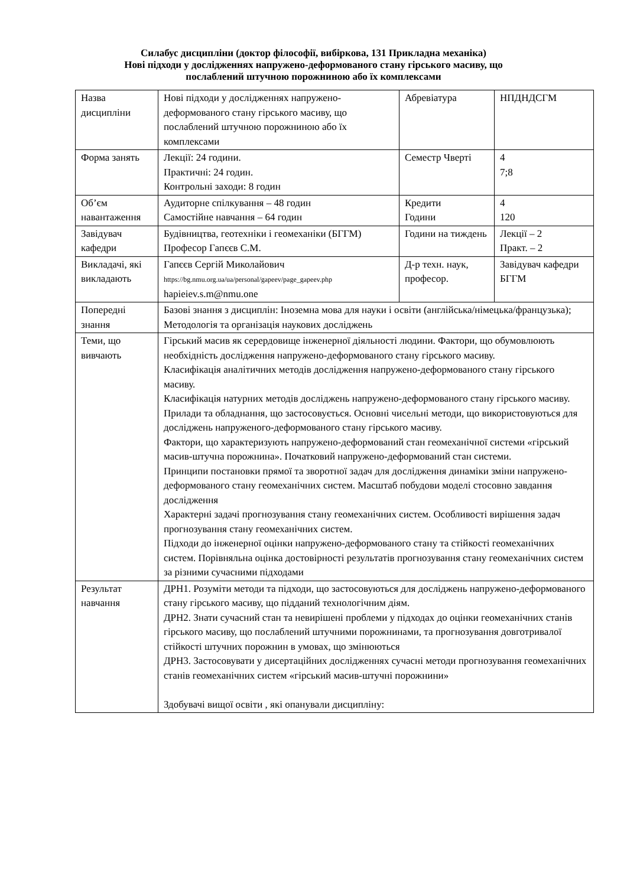Силабус дисципліни (доктор філософії, вибіркова, 131 Прикладна механіка)
Нові підходи у дослідженнях напружено-деформованого стану гірського масиву, що
послаблений штучною порожниною або їх комплексами
| Назва дисципліни | Нові підходи у дослідженнях напружено-деформованого стану гірського масиву, що послаблений штучною порожниною або їх комплексами | Абревіатура | НПДНДСГМ |
| Форма занять | Лекції: 24 години. Практичні: 24 годин. Контрольні заходи: 8 годин | Семестр Чверті | 4 7;8 |
| Об’єм навантаження | Аудиторне спілкування – 48 годин Самостійне навчання – 64 годин | Кредити Години | 4 120 |
| Завідувач кафедри | Будівництва, геотехніки і геомеханіки (БГГМ) Професор Гапєєв С.М. | Години на тиждень | Лекції – 2 Практ. – 2 |
| Викладачі, які викладають | Гапєєв Сергій Миколайович https://bg.nmu.org.ua/ua/personal/gapeev/page_gapeev.php hapieiev.s.m@nmu.one | Д-р техн. наук, професор. | Завідувач кафедри БГГМ |
| Попередні знання | Базові знання з дисциплін: Іноземна мова для науки і освіти (англійська/німецька/французька); Методологія та організація наукових досліджень | | |
| Теми, що вивчають | Гірський масив як серердовище інженерної діяльності людини. Фактори, що обумовлюють необхідність дослідження напружено-деформованого стану гірського масиву. Класифікація аналітичних методів дослідження напружено-деформованого стану гірського масиву. Класифікація натурних методів досліджень напружено-деформованого стану гірського масиву. Прилади та обладнання, що застосовується. Основні чисельні методи, що використовуються для досліджень напруженого-деформованого стану гірського масиву. Фактори, що характеризують напружено-деформований стан геомеханічної системи «гірський масив-штучна порожнина». Початковий напружено-деформований стан системи. Принципи постановки прямої та зворотної задач для дослідження динаміки зміни напружено-деформованого стану геомеханічних систем. Масштаб побудови моделі стосовно завдання дослідження Характерні задачі прогнозування стану геомеханічних систем. Особливості вирішення задач прогнозування стану геомеханічних систем. Підходи до інженерної оцінки напружено-деформованого стану та стійкості геомеханічних систем. Порівняльна оцінка достовірності результатів прогнозування стану геомеханічних систем за різними сучасними підходами | | |
| Результат навчання | ДРН1. Розуміти методи та підходи, що застосовуються для досліджень напружено-деформованого стану гірського масиву, що підданий технологічним діям. ДРН2. Знати сучасний стан та невирішені проблеми у підходах до оцінки геомеханічних станів гірського масиву, що послаблений штучними порожнинами, та прогнозування довготривалої стійкості штучних порожнин в умовах, що змінюються ДРН3. Застосовувати у дисертаційних дослідженнях сучасні методи прогнозування геомеханічних станів геомеханічних систем «гірський масив-штучні порожнини» Здобувачі вищої освіти , які опанували дисципліну: | | |